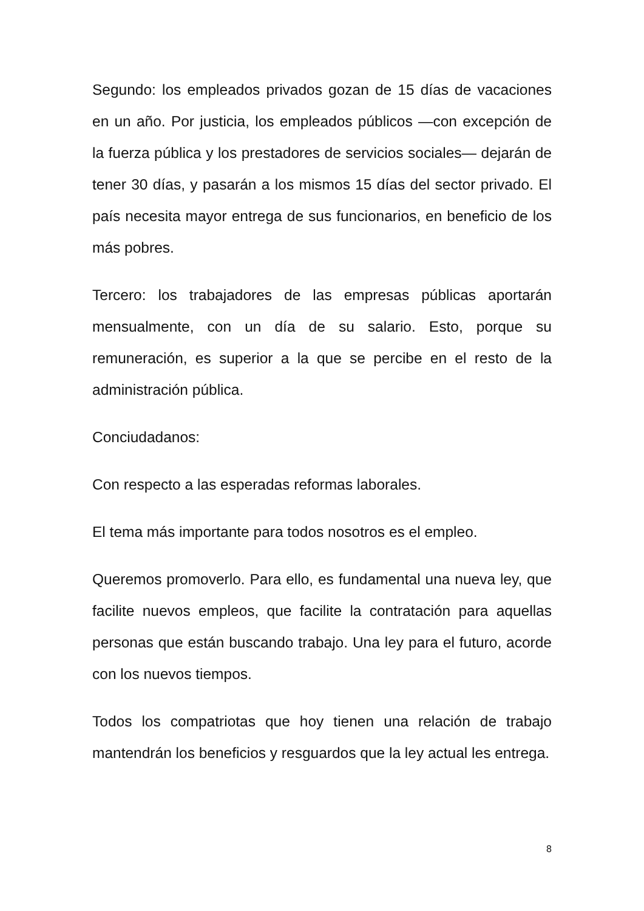Segundo: los empleados privados gozan de 15 días de vacaciones en un año. Por justicia, los empleados públicos —con excepción de la fuerza pública y los prestadores de servicios sociales— dejarán de tener 30 días, y pasarán a los mismos 15 días del sector privado. El país necesita mayor entrega de sus funcionarios, en beneficio de los más pobres.
Tercero: los trabajadores de las empresas públicas aportarán mensualmente, con un día de su salario. Esto, porque su remuneración, es superior a la que se percibe en el resto de la administración pública.
Conciudadanos:
Con respecto a las esperadas reformas laborales.
El tema más importante para todos nosotros es el empleo.
Queremos promoverlo. Para ello, es fundamental una nueva ley, que facilite nuevos empleos, que facilite la contratación para aquellas personas que están buscando trabajo. Una ley para el futuro, acorde con los nuevos tiempos.
Todos los compatriotas que hoy tienen una relación de trabajo mantendrán los beneficios y resguardos que la ley actual les entrega.
8